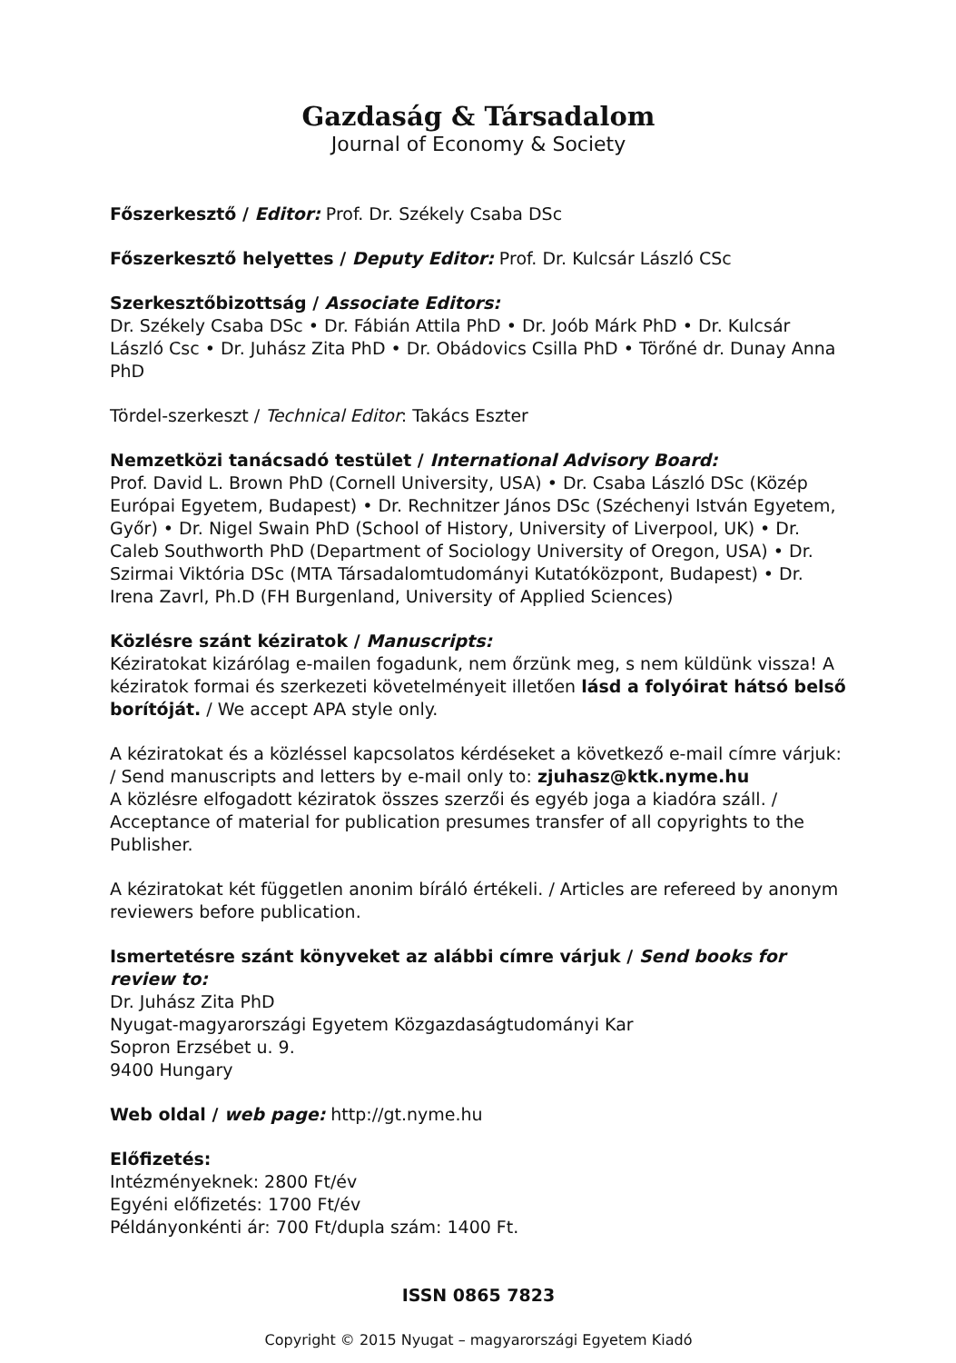Gazdaság & Társadalom
Journal of Economy & Society
Főszerkesztő / Editor: Prof. Dr. Székely Csaba DSc
Főszerkesztő helyettes / Deputy Editor: Prof. Dr. Kulcsár László CSc
Szerkesztőbizottság / Associate Editors:
Dr. Székely Csaba DSc • Dr. Fábián Attila PhD • Dr. Joób Márk PhD • Dr. Kulcsár László Csc • Dr. Juhász Zita PhD • Dr. Obádovics Csilla PhD • Törőné dr. Dunay Anna PhD
Tördel-szerkeszt / Technical Editor: Takács Eszter
Nemzetközi tanácsadó testület / International Advisory Board:
Prof. David L. Brown PhD (Cornell University, USA) • Dr. Csaba László DSc (Közép Európai Egyetem, Budapest) • Dr. Rechnitzer János DSc (Széchenyi István Egyetem, Győr) • Dr. Nigel Swain PhD (School of History, University of Liverpool, UK) • Dr. Caleb Southworth PhD (Department of Sociology University of Oregon, USA) • Dr. Szirmai Viktória DSc (MTA Társadalomtudományi Kutatóközpont, Budapest) • Dr. Irena Zavrl, Ph.D (FH Burgenland, University of Applied Sciences)
Közlésre szánt kéziratok / Manuscripts:
Kéziratokat kizárólag e-mailen fogadunk, nem őrzünk meg, s nem küldünk vissza! A kéziratok formai és szerkezeti követelményeit illetően lásd a folyóirat hátsó belső borítóját. / We accept APA style only.
A kéziratokat és a közléssel kapcsolatos kérdéseket a következő e-mail címre várjuk: / Send manuscripts and letters by e-mail only to: zjuhasz@ktk.nyme.hu
A közlésre elfogadott kéziratok összes szerzői és egyéb joga a kiadóra száll. / Acceptance of material for publication presumes transfer of all copyrights to the Publisher.
A kéziratokat két független anonim bíráló értékeli. / Articles are refereed by anonym reviewers before publication.
Ismertetésre szánt könyveket az alábbi címre várjuk / Send books for review to:
Dr. Juhász Zita PhD
Nyugat-magyarországi Egyetem Közgazdaságtudományi Kar
Sopron Erzsébet u. 9.
9400 Hungary
Web oldal / web page: http://gt.nyme.hu
Előfizetés:
Intézményeknek: 2800 Ft/év
Egyéni előfizetés: 1700 Ft/év
Példányonkénti ár: 700 Ft/dupla szám: 1400 Ft.
ISSN 0865 7823
Copyright © 2015 Nyugat – magyarországi Egyetem Kiadó